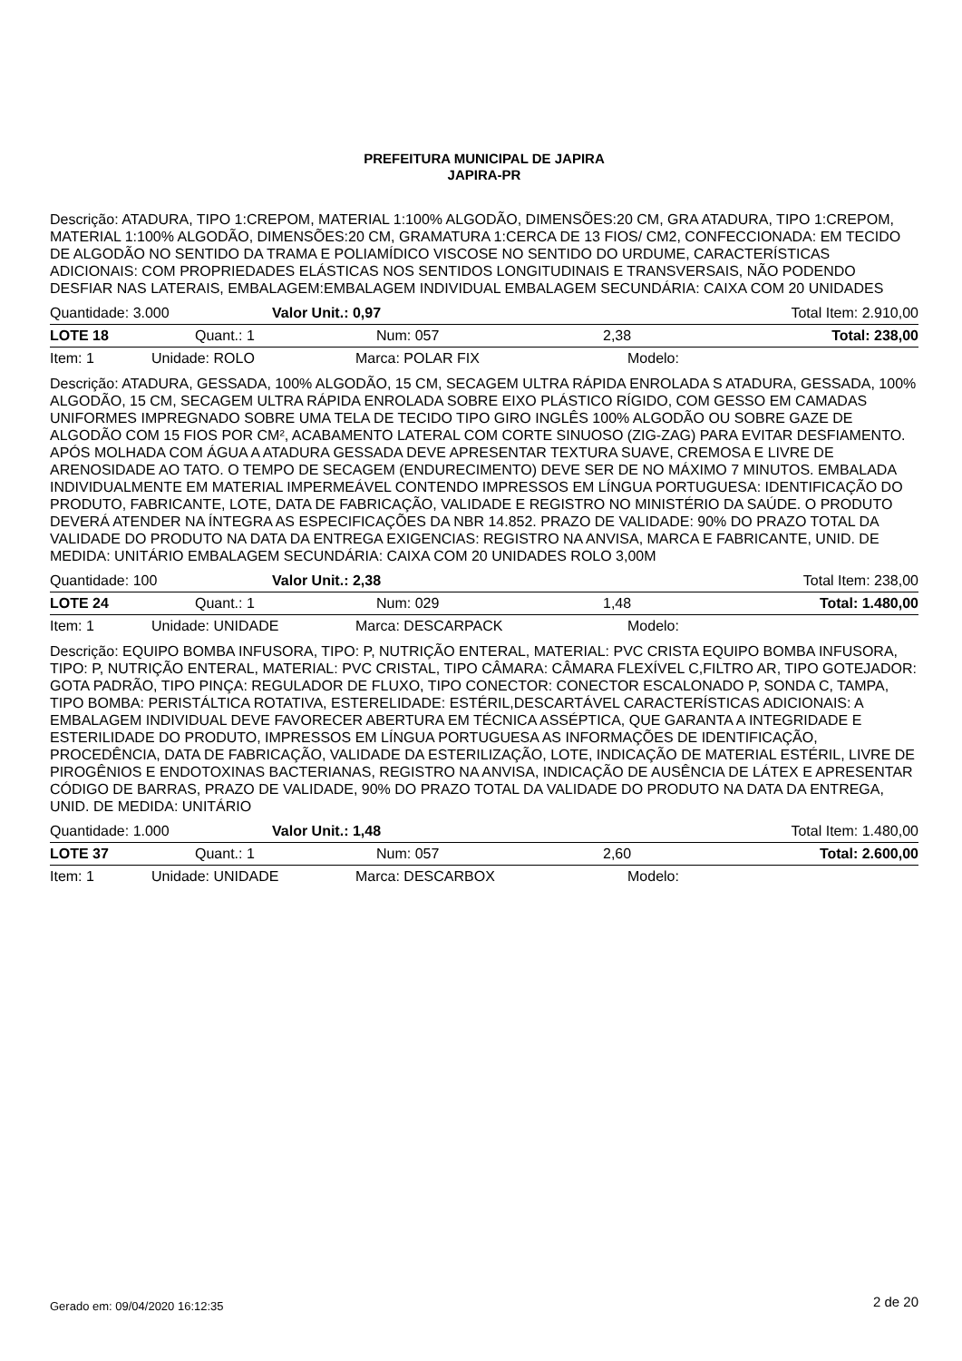PREFEITURA MUNICIPAL DE JAPIRA
JAPIRA-PR
Descrição: ATADURA, TIPO 1:CREPOM, MATERIAL 1:100% ALGODÃO, DIMENSÕES:20 CM, GRA ATADURA, TIPO 1:CREPOM, MATERIAL 1:100% ALGODÃO, DIMENSÕES:20 CM, GRAMATURA 1:CERCA DE 13 FIOS/ CM2, CONFECCIONADA: EM TECIDO DE ALGODÃO NO SENTIDO DA TRAMA E POLIAMÍDICO VISCOSE NO SENTIDO DO URDUME, CARACTERÍSTICAS ADICIONAIS: COM PROPRIEDADES ELÁSTICAS NOS SENTIDOS LONGITUDINAIS E TRANSVERSAIS, NÃO PODENDO DESFIAR NAS LATERAIS, EMBALAGEM:EMBALAGEM INDIVIDUAL EMBALAGEM SECUNDÁRIA: CAIXA COM 20 UNIDADES
| Quantidade: 3.000 | Valor Unit.: 0,97 | Total Item: 2.910,00 |
| LOTE 18 | Quant.: 1 | Num: 057 | 2,38 | Total: 238,00 |
| Item: 1 | Unidade: ROLO | Marca: POLAR FIX | Modelo: |
Descrição: ATADURA, GESSADA, 100% ALGODÃO, 15 CM, SECAGEM ULTRA RÁPIDA ENROLADA S ATADURA, GESSADA, 100% ALGODÃO, 15 CM, SECAGEM ULTRA RÁPIDA ENROLADA SOBRE EIXO PLÁSTICO RÍGIDO, COM GESSO EM CAMADAS UNIFORMES IMPREGNADO SOBRE UMA TELA DE TECIDO TIPO GIRO INGLÊS 100% ALGODÃO OU SOBRE GAZE DE ALGODÃO COM 15 FIOS POR CM², ACABAMENTO LATERAL COM CORTE SINUOSO (ZIG-ZAG) PARA EVITAR DESFIAMENTO. APÓS MOLHADA COM ÁGUA A ATADURA GESSADA DEVE APRESENTAR TEXTURA SUAVE, CREMOSA E LIVRE DE ARENOSIDADE AO TATO. O TEMPO DE SECAGEM (ENDURECIMENTO) DEVE SER DE NO MÁXIMO 7 MINUTOS. EMBALADA INDIVIDUALMENTE EM MATERIAL IMPERMEÁVEL CONTENDO IMPRESSOS EM LÍNGUA PORTUGUESA: IDENTIFICAÇÃO DO PRODUTO, FABRICANTE, LOTE, DATA DE FABRICAÇÃO, VALIDADE E REGISTRO NO MINISTÉRIO DA SAÚDE. O PRODUTO DEVERÁ ATENDER NA ÍNTEGRA AS ESPECIFICAÇÕES DA NBR 14.852. PRAZO DE VALIDADE: 90% DO PRAZO TOTAL DA VALIDADE DO PRODUTO NA DATA DA ENTREGA EXIGENCIAS: REGISTRO NA ANVISA, MARCA E FABRICANTE, UNID. DE MEDIDA: UNITÁRIO EMBALAGEM SECUNDÁRIA: CAIXA COM 20 UNIDADES ROLO 3,00M
| Quantidade: 100 | Valor Unit.: 2,38 | Total Item: 238,00 |
| LOTE 24 | Quant.: 1 | Num: 029 | 1,48 | Total: 1.480,00 |
| Item: 1 | Unidade: UNIDADE | Marca: DESCARPACK | Modelo: |
Descrição: EQUIPO BOMBA INFUSORA, TIPO: P, NUTRIÇÃO ENTERAL, MATERIAL: PVC CRISTA EQUIPO BOMBA INFUSORA, TIPO: P, NUTRIÇÃO ENTERAL, MATERIAL: PVC CRISTAL, TIPO CÂMARA: CÂMARA FLEXÍVEL C,FILTRO AR, TIPO GOTEJADOR: GOTA PADRÃO, TIPO PINÇA: REGULADOR DE FLUXO, TIPO CONECTOR: CONECTOR ESCALONADO P, SONDA C, TAMPA, TIPO BOMBA: PERISTÁLTICA ROTATIVA, ESTERELIDADE: ESTÉRIL,DESCARTÁVEL CARACTERÍSTICAS ADICIONAIS: A EMBALAGEM INDIVIDUAL DEVE FAVORECER ABERTURA EM TÉCNICA ASSÉPTICA, QUE GARANTA A INTEGRIDADE E ESTERILIDADE DO PRODUTO, IMPRESSOS EM LÍNGUA PORTUGUESA AS INFORMAÇÕES DE IDENTIFICAÇÃO, PROCEDÊNCIA, DATA DE FABRICAÇÃO, VALIDADE DA ESTERILIZAÇÃO, LOTE, INDICAÇÃO DE MATERIAL ESTÉRIL, LIVRE DE PIROGÊNIOS E ENDOTOXINAS BACTERIANAS, REGISTRO NA ANVISA, INDICAÇÃO DE AUSÊNCIA DE LÁTEX E APRESENTAR CÓDIGO DE BARRAS, PRAZO DE VALIDADE, 90% DO PRAZO TOTAL DA VALIDADE DO PRODUTO NA DATA DA ENTREGA, UNID. DE MEDIDA: UNITÁRIO
| Quantidade: 1.000 | Valor Unit.: 1,48 | Total Item: 1.480,00 |
| LOTE 37 | Quant.: 1 | Num: 057 | 2,60 | Total: 2.600,00 |
| Item: 1 | Unidade: UNIDADE | Marca: DESCARBOX | Modelo: |
Gerado em: 09/04/2020 16:12:35 2 de 20